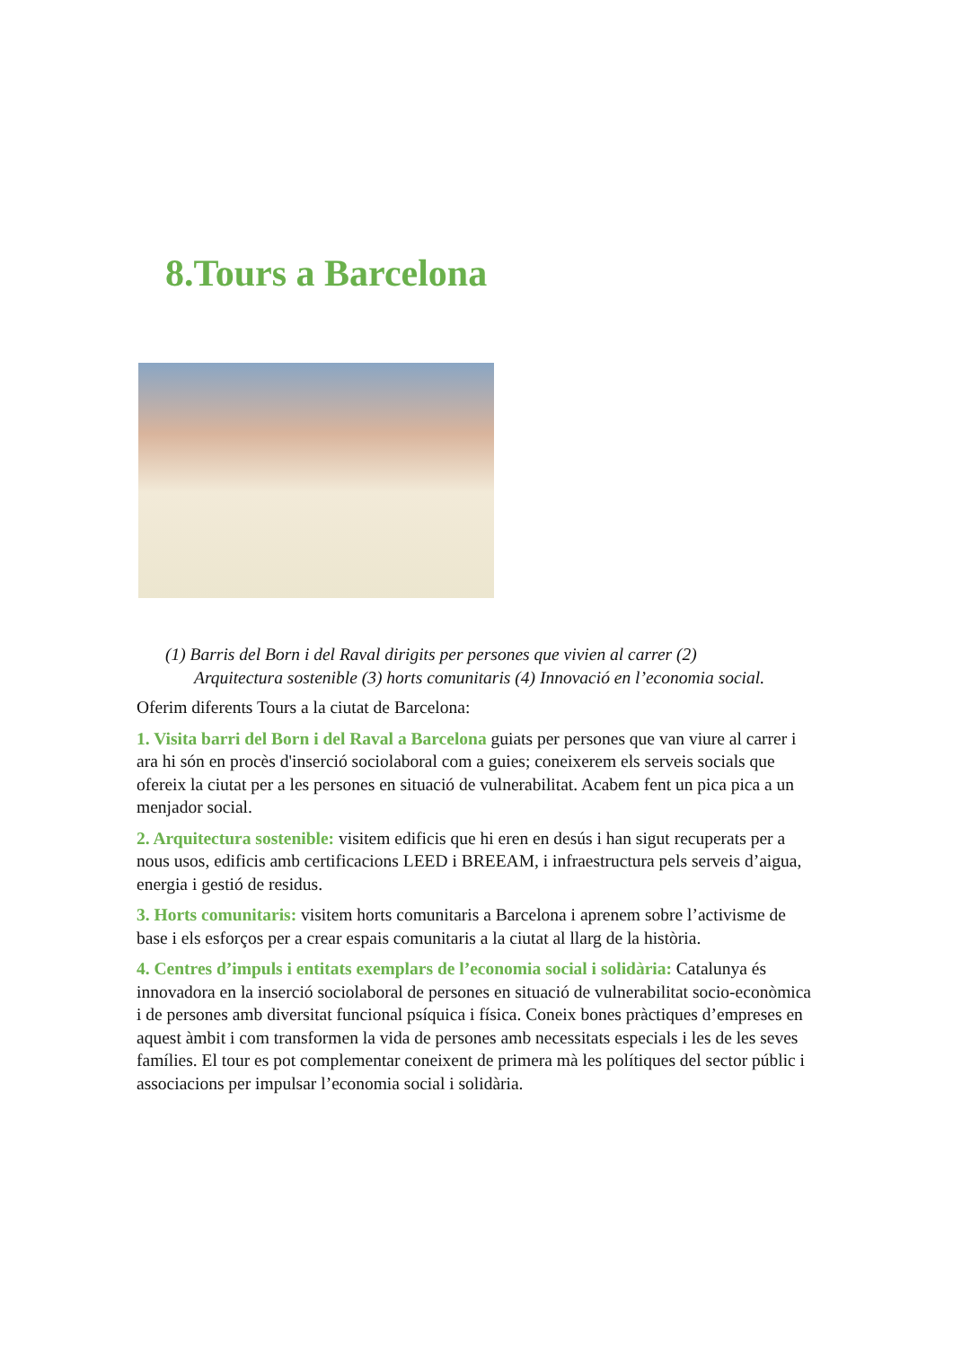8.Tours a Barcelona
(1) Barris del Born i del Raval dirigits per persones que vivien al carrer (2) Arquitectura sostenible (3) horts comunitaris (4) Innovació en l’economia social.
Oferim diferents Tours a la ciutat de Barcelona:
1. Visita barri del Born i del Raval a Barcelona guiats per persones que van viure al carrer i ara hi són en procès d'inserció sociolaboral com a guies; coneixerem els serveis socials que ofereix la ciutat per a les persones en situació de vulnerabilitat. Acabem fent un pica pica a un menjador social.
2. Arquitectura sostenible: visitem edificis que hi eren en desús i han sigut recuperats per a nous usos, edificis amb certificacions LEED i BREEAM, i infraestructura pels serveis d’aigua, energia i gestió de residus.
3. Horts comunitaris: visitem horts comunitaris a Barcelona i aprenem sobre l’activisme de base i els esforços per a crear espais comunitaris a la ciutat al llarg de la història.
4. Centres d’impuls i entitats exemplars de l’economia social i solidària: Catalunya és innovadora en la inserció sociolaboral de persones en situació de vulnerabilitat socio-econòmica i de persones amb diversitat funcional psíquica i física. Coneix bones pràctiques d’empreses en aquest àmbit i com transformen la vida de persones amb necessitats especials i les de les seves famílies. El tour es pot complementar coneixent de primera mà les polítiques del sector públic i associacions per impulsar l’economia social i solidària.